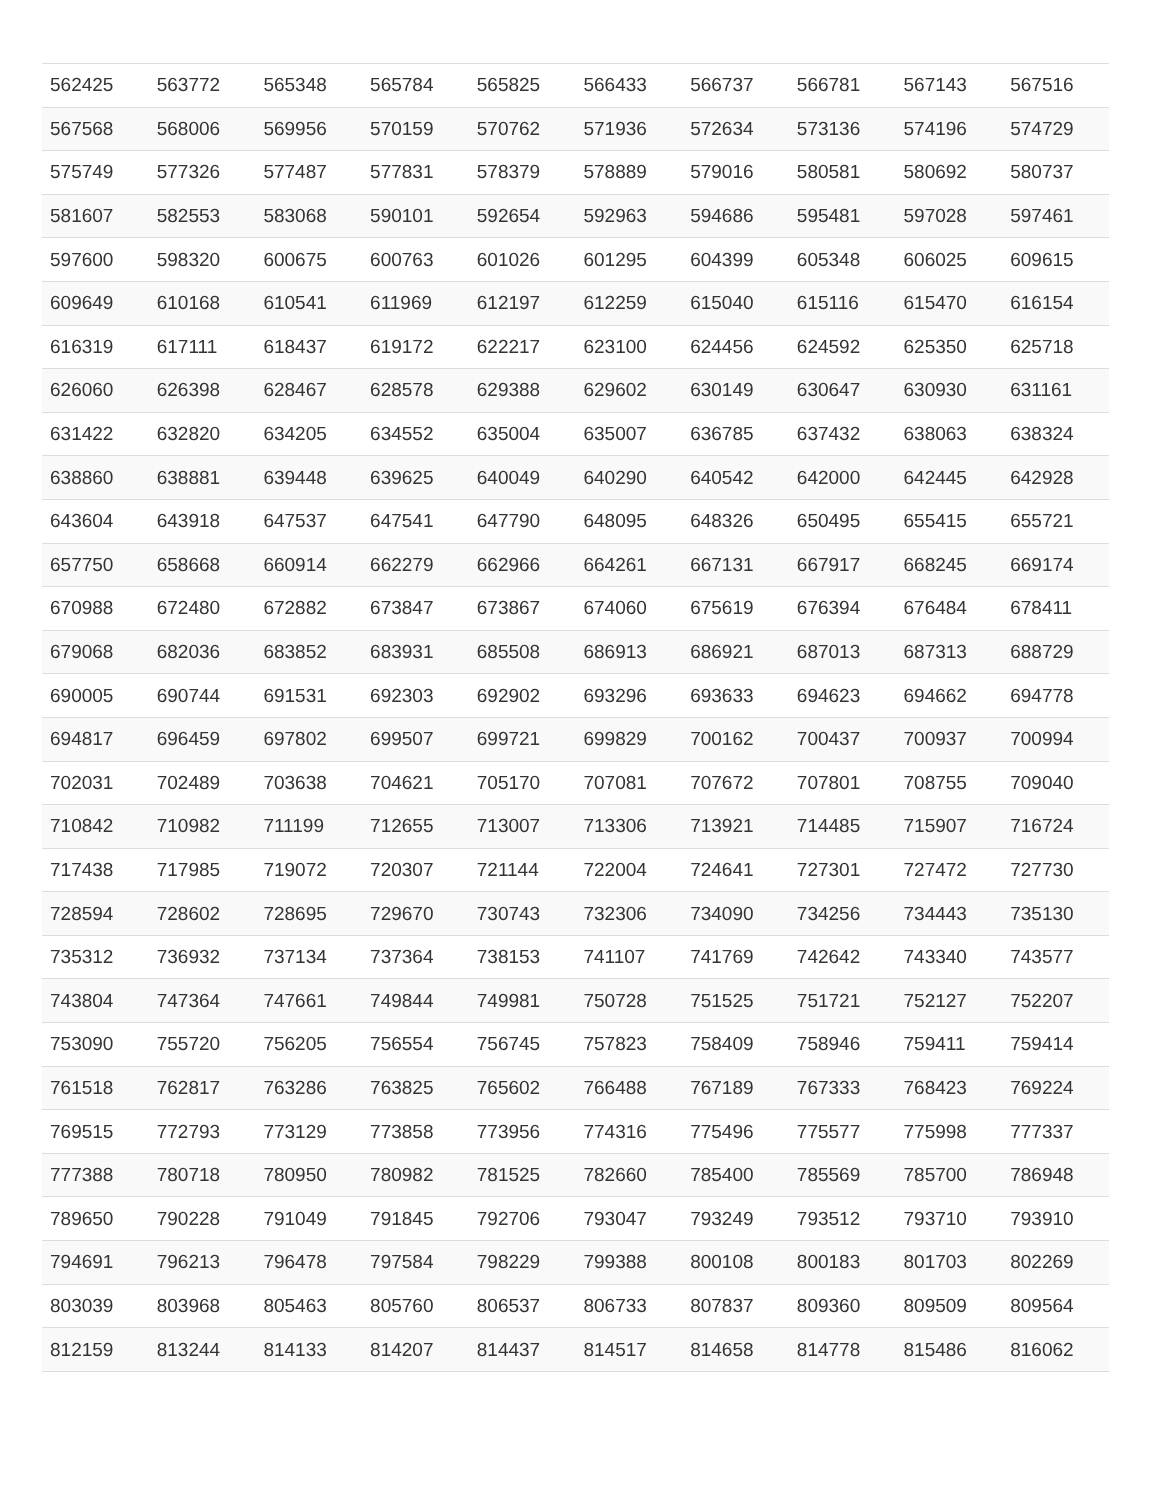| 562425 | 563772 | 565348 | 565784 | 565825 | 566433 | 566737 | 566781 | 567143 | 567516 |
| 567568 | 568006 | 569956 | 570159 | 570762 | 571936 | 572634 | 573136 | 574196 | 574729 |
| 575749 | 577326 | 577487 | 577831 | 578379 | 578889 | 579016 | 580581 | 580692 | 580737 |
| 581607 | 582553 | 583068 | 590101 | 592654 | 592963 | 594686 | 595481 | 597028 | 597461 |
| 597600 | 598320 | 600675 | 600763 | 601026 | 601295 | 604399 | 605348 | 606025 | 609615 |
| 609649 | 610168 | 610541 | 611969 | 612197 | 612259 | 615040 | 615116 | 615470 | 616154 |
| 616319 | 617111 | 618437 | 619172 | 622217 | 623100 | 624456 | 624592 | 625350 | 625718 |
| 626060 | 626398 | 628467 | 628578 | 629388 | 629602 | 630149 | 630647 | 630930 | 631161 |
| 631422 | 632820 | 634205 | 634552 | 635004 | 635007 | 636785 | 637432 | 638063 | 638324 |
| 638860 | 638881 | 639448 | 639625 | 640049 | 640290 | 640542 | 642000 | 642445 | 642928 |
| 643604 | 643918 | 647537 | 647541 | 647790 | 648095 | 648326 | 650495 | 655415 | 655721 |
| 657750 | 658668 | 660914 | 662279 | 662966 | 664261 | 667131 | 667917 | 668245 | 669174 |
| 670988 | 672480 | 672882 | 673847 | 673867 | 674060 | 675619 | 676394 | 676484 | 678411 |
| 679068 | 682036 | 683852 | 683931 | 685508 | 686913 | 686921 | 687013 | 687313 | 688729 |
| 690005 | 690744 | 691531 | 692303 | 692902 | 693296 | 693633 | 694623 | 694662 | 694778 |
| 694817 | 696459 | 697802 | 699507 | 699721 | 699829 | 700162 | 700437 | 700937 | 700994 |
| 702031 | 702489 | 703638 | 704621 | 705170 | 707081 | 707672 | 707801 | 708755 | 709040 |
| 710842 | 710982 | 711199 | 712655 | 713007 | 713306 | 713921 | 714485 | 715907 | 716724 |
| 717438 | 717985 | 719072 | 720307 | 721144 | 722004 | 724641 | 727301 | 727472 | 727730 |
| 728594 | 728602 | 728695 | 729670 | 730743 | 732306 | 734090 | 734256 | 734443 | 735130 |
| 735312 | 736932 | 737134 | 737364 | 738153 | 741107 | 741769 | 742642 | 743340 | 743577 |
| 743804 | 747364 | 747661 | 749844 | 749981 | 750728 | 751525 | 751721 | 752127 | 752207 |
| 753090 | 755720 | 756205 | 756554 | 756745 | 757823 | 758409 | 758946 | 759411 | 759414 |
| 761518 | 762817 | 763286 | 763825 | 765602 | 766488 | 767189 | 767333 | 768423 | 769224 |
| 769515 | 772793 | 773129 | 773858 | 773956 | 774316 | 775496 | 775577 | 775998 | 777337 |
| 777388 | 780718 | 780950 | 780982 | 781525 | 782660 | 785400 | 785569 | 785700 | 786948 |
| 789650 | 790228 | 791049 | 791845 | 792706 | 793047 | 793249 | 793512 | 793710 | 793910 |
| 794691 | 796213 | 796478 | 797584 | 798229 | 799388 | 800108 | 800183 | 801703 | 802269 |
| 803039 | 803968 | 805463 | 805760 | 806537 | 806733 | 807837 | 809360 | 809509 | 809564 |
| 812159 | 813244 | 814133 | 814207 | 814437 | 814517 | 814658 | 814778 | 815486 | 816062 |